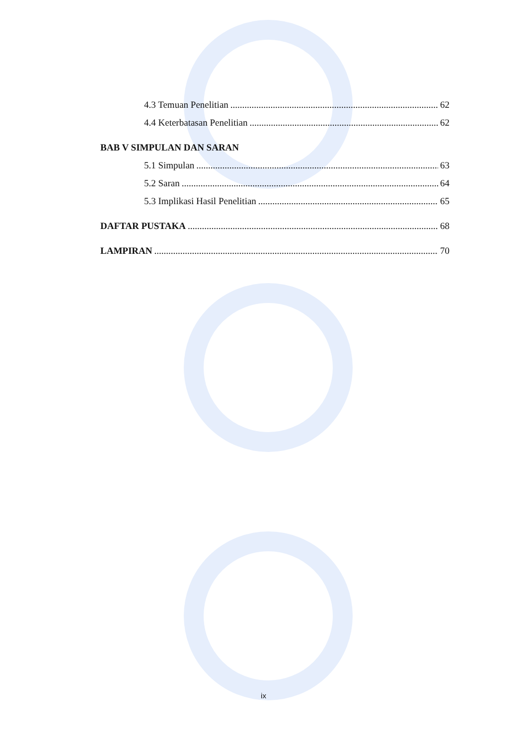4.3 Temuan Penelitian 62
4.4 Keterbatasan Penelitian 62
BAB V SIMPULAN DAN SARAN
5.1 Simpulan 63
5.2 Saran 64
5.3 Implikasi Hasil Penelitian 65
DAFTAR PUSTAKA 68
LAMPIRAN 70
ix